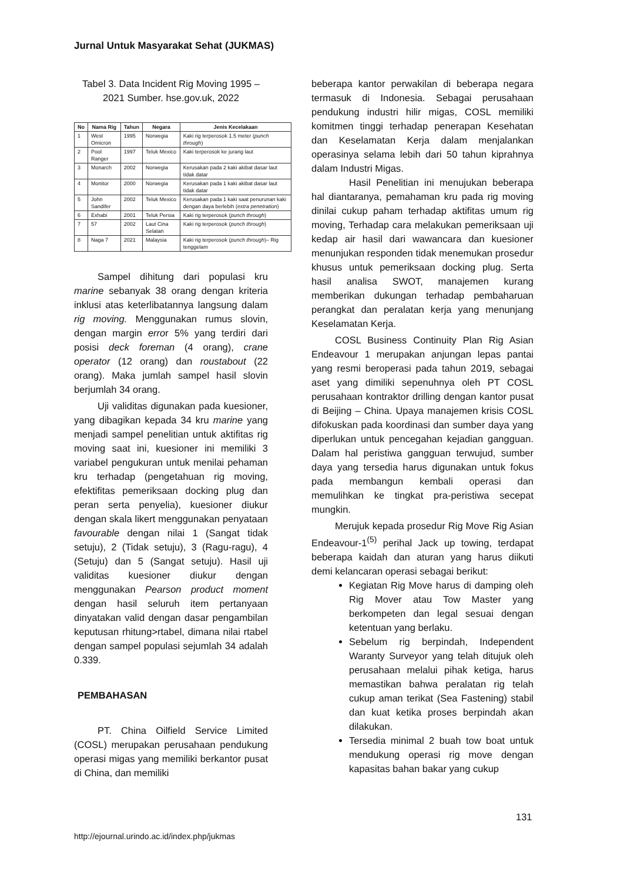Jurnal Untuk Masyarakat Sehat (JUKMAS)
Tabel 3. Data Incident Rig Moving 1995 – 2021 Sumber. hse.gov.uk, 2022
| No | Nama Rig | Tahun | Negara | Jenis Kecelakaan |
| --- | --- | --- | --- | --- |
| 1 | West Omicron | 1995 | Norwegia | Kaki rig terperosok 1.5 meter ( punch through ) |
| 2 | Pool Ranger | 1997 | Teluk Mexico | Kaki terperosok ke jurang laut |
| 3 | Monarch | 2002 | Norwegia | Kerusakan pada 2 kaki akibat dasar laut tidak datar |
| 4 | Monitor | 2000 | Norwegia | Kerusakan pada 1 kaki akibat dasar laut tidak datar |
| 5 | John Sandifer | 2002 | Teluk Mexico | Kerusakan pada 1 kaki saat penurunan kaki dengan daya berlebih ( extra penetration ) |
| 6 | Exhabi | 2001 | Teluk Persia | Kaki rig terperosok ( punch through ) |
| 7 | 57 | 2002 | Laut Cina Selatan | Kaki rig terperosok ( punch through ) |
| 8 | Naga 7 | 2021 | Malaysia | Kaki rig terperosok ( punch through )– Rig tenggelam |
Sampel dihitung dari populasi kru marine sebanyak 38 orang dengan kriteria inklusi atas keterlibatannya langsung dalam rig moving. Menggunakan rumus slovin, dengan margin error 5% yang terdiri dari posisi deck foreman (4 orang), crane operator (12 orang) dan roustabout (22 orang). Maka jumlah sampel hasil slovin berjumlah 34 orang.
Uji validitas digunakan pada kuesioner, yang dibagikan kepada 34 kru marine yang menjadi sampel penelitian untuk aktifitas rig moving saat ini, kuesioner ini memiliki 3 variabel pengukuran untuk menilai pehaman kru terhadap (pengetahuan rig moving, efektifitas pemeriksaan docking plug dan peran serta penyelia), kuesioner diukur dengan skala likert menggunakan penyataan favourable dengan nilai 1 (Sangat tidak setuju), 2 (Tidak setuju), 3 (Ragu-ragu), 4 (Setuju) dan 5 (Sangat setuju). Hasil uji validitas kuesioner diukur dengan menggunakan Pearson product moment dengan hasil seluruh item pertanyaan dinyatakan valid dengan dasar pengambilan keputusan rhitung>rtabel, dimana nilai rtabel dengan sampel populasi sejumlah 34 adalah 0.339.
PEMBAHASAN
PT. China Oilfield Service Limited (COSL) merupakan perusahaan pendukung operasi migas yang memiliki berkantor pusat di China, dan memiliki
beberapa kantor perwakilan di beberapa negara termasuk di Indonesia. Sebagai perusahaan pendukung industri hilir migas, COSL memiliki komitmen tinggi terhadap penerapan Kesehatan dan Keselamatan Kerja dalam menjalankan operasinya selama lebih dari 50 tahun kiprahnya dalam Industri Migas.
Hasil Penelitian ini menujukan beberapa hal diantaranya, pemahaman kru pada rig moving dinilai cukup paham terhadap aktifitas umum rig moving, Terhadap cara melakukan pemeriksaan uji kedap air hasil dari wawancara dan kuesioner menunjukan responden tidak menemukan prosedur khusus untuk pemeriksaan docking plug. Serta hasil analisa SWOT, manajemen kurang memberikan dukungan terhadap pembaharuan perangkat dan peralatan kerja yang menunjang Keselamatan Kerja.
COSL Business Continuity Plan Rig Asian Endeavour 1 merupakan anjungan lepas pantai yang resmi beroperasi pada tahun 2019, sebagai aset yang dimiliki sepenuhnya oleh PT COSL perusahaan kontraktor drilling dengan kantor pusat di Beijing – China. Upaya manajemen krisis COSL difokuskan pada koordinasi dan sumber daya yang diperlukan untuk pencegahan kejadian gangguan. Dalam hal peristiwa gangguan terwujud, sumber daya yang tersedia harus digunakan untuk fokus pada membangun kembali operasi dan memulihkan ke tingkat pra-peristiwa secepat mungkin.
Merujuk kepada prosedur Rig Move Rig Asian Endeavour-1<sup>(5)</sup> perihal Jack up towing, terdapat beberapa kaidah dan aturan yang harus diikuti demi kelancaran operasi sebagai berikut:
Kegiatan Rig Move harus di damping oleh Rig Mover atau Tow Master yang berkompeten dan legal sesuai dengan ketentuan yang berlaku.
Sebelum rig berpindah, Independent Waranty Surveyor yang telah ditujuk oleh perusahaan melalui pihak ketiga, harus memastikan bahwa peralatan rig telah cukup aman terikat (Sea Fastening) stabil dan kuat ketika proses berpindah akan dilakukan.
Tersedia minimal 2 buah tow boat untuk mendukung operasi rig move dengan kapasitas bahan bakar yang cukup
131
http://ejournal.urindo.ac.id/index.php/jukmas